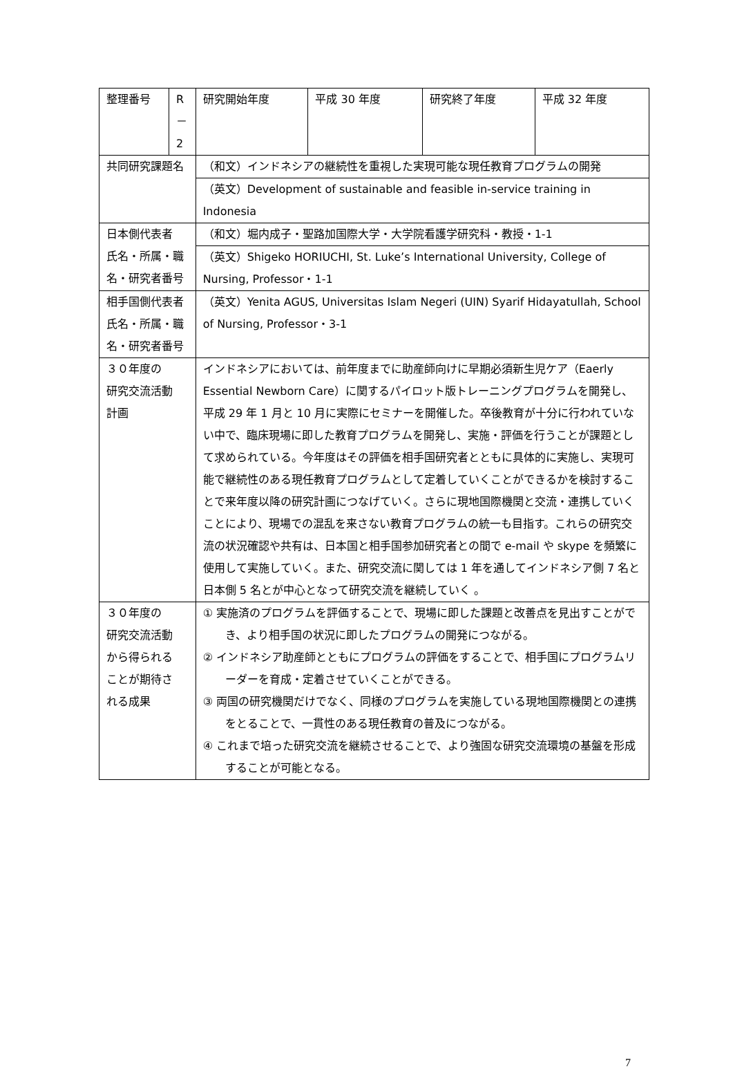| 整理番号 | R－2 | | 研究開始年度 | 平成 30 年度 | 研究終了年度 | 平成 32 年度 |
| 共同研究課題名 | | （和文）インドネシアの継続性を重視した実現可能な現任教育プログラムの開発 | | | | |
| | | （英文）Development of sustainable and feasible in-service training in Indonesia | | | | |
| 日本側代表者 氏名・所属・職 名・研究者番号 | | （和文）堀内成子・聖路加国際大学・大学院看護学研究科・教授・1-1 | | | | |
| | | （英文）Shigeko HORIUCHI, St. Luke’s International University, College of Nursing, Professor・1-1 | | | | |
| 相手国側代表者 氏名・所属・職 名・研究者番号 | | （英文）Yenita AGUS, Universitas Islam Negeri (UIN) Syarif Hidayatullah, School of Nursing, Professor・3-1 | | | | |
| ３０年度の 研究交流活動 計画 | | インドネシアにおいては、前年度までに助産師向けに早期必須新生児ケア（Eaerly Essential Newborn Care）に関するパイロット版トレーニングプログラムを開発し、平成 29 年 1 月と 10 月に実際にセミナーを開催した。卒後教育が十分に行われていない中で、臨床現場に即した教育プログラムを開発し、実施・評価を行うことが課題として求められている。今年度はその評価を相手国研究者とともに具体的に実施し、実現可能で継続性のある現任教育プログラムとして定着していくことができるかを検討することで来年度以降の研究計画につなげていく。さらに現地国際機関と交流・連携していくことにより、現場での混乱を来さない教育プログラムの統一も目指す。これらの研究交流の状況確認や共有は、日本国と相手国参加研究者との間で e-mail や skype を頻繁に使用して実施していく。また、研究交流に関しては 1 年を通してインドネシア側 7 名と日本側 5 名とが中心となって研究交流を継続していく 。 | | | | |
| ３０年度の 研究交流活動 から得られる ことが期待さ れる成果 | | ① 実施済のプログラムを評価することで、現場に即した課題と改善点を見出すことができ、より相手国の状況に即したプログラムの開発につながる。 ② インドネシア助産師とともにプログラムの評価をすることで、相手国にプログラムリーダーを育成・定着させていくことができる。 ③ 両国の研究機関だけでなく、同様のプログラムを実施している現地国際機関との連携をとることで、一貫性のある現任教育の普及につながる。 ④ これまで培った研究交流を継続させることで、より強固な研究交流環境の基盤を形成することが可能となる。 | | | | |
7